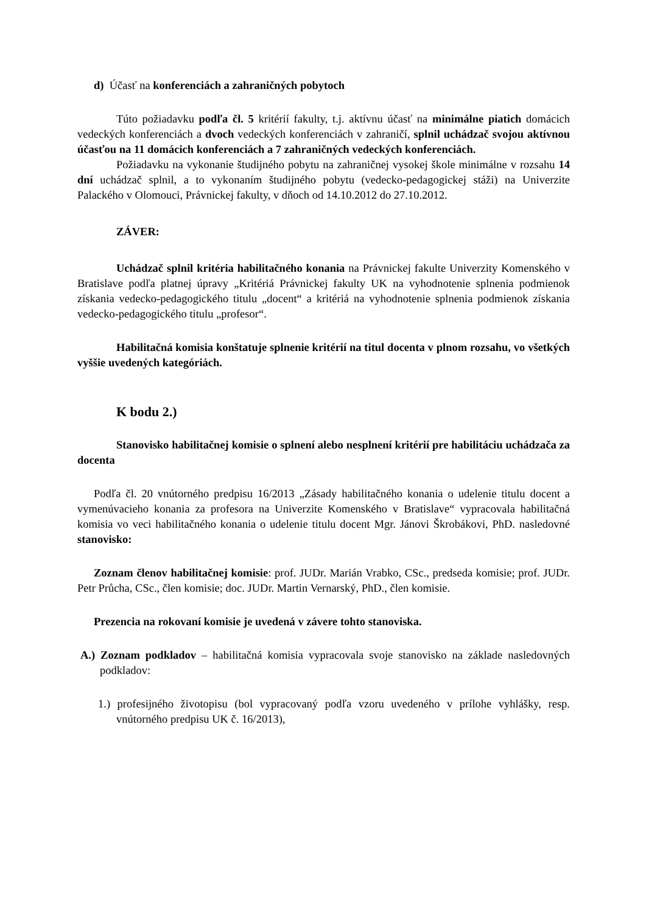d) Účasť na konferenciách a zahraničných pobytoch
Túto požiadavku podľa čl. 5 kritérií fakulty, t.j. aktívnu účasť na minimálne piatich domácich vedeckých konferenciách a dvoch vedeckých konferenciách v zahraničí, splnil uchádzač svojou aktívnou účasťou na 11 domácich konferenciách a 7 zahraničných vedeckých konferenciách.
Požiadavku na vykonanie študijného pobytu na zahraničnej vysokej škole minimálne v rozsahu 14 dní uchádzač splnil, a to vykonaním študijného pobytu (vedecko-pedagogickej stáži) na Univerzite Palackého v Olomouci, Právnickej fakulty, v dňoch od 14.10.2012 do 27.10.2012.
ZÁVER:
Uchádzač splnil kritéria habilitačného konania na Právnickej fakulte Univerzity Komenského v Bratislave podľa platnej úpravy „Kritériá Právnickej fakulty UK na vyhodnotenie splnenia podmienok získania vedecko-pedagogického titulu „docent“ a kritériá na vyhodnotenie splnenia podmienok získania vedecko-pedagogického titulu „profesor“.
Habilitačná komisia konštatuje splnenie kritérií na titul docenta v plnom rozsahu, vo všetkých vyššie uvedených kategóriách.
K bodu 2.)
Stanovisko habilitačnej komisie o splnení alebo nesplnení kritérií pre habilitáciu uchádzača za docenta
Podľa čl. 20 vnútorného predpisu 16/2013 „Zásady habilitačného konania o udelenie titulu docent a vymenúvacieho konania za profesora na Univerzite Komenského v Bratislave“ vypracovala habilitačná komisia vo veci habilitačného konania o udelenie titulu docent Mgr. Jánovi Škrobákovi, PhD. nasledovné stanovisko:
Zoznam členov habilitačnej komisie: prof. JUDr. Marián Vrabko, CSc., predseda komisie; prof. JUDr. Petr Průcha, CSc., člen komisie; doc. JUDr. Martin Vernarský, PhD., člen komisie.
Prezencia na rokovaní komisie je uvedená v závere tohto stanoviska.
A.) Zoznam podkladov – habilitačná komisia vypracovala svoje stanovisko na základe nasledovných podkladov:
1.) profesijného životopisu (bol vypracovaný podľa vzoru uvedeného v prílohe vyhlášky, resp. vnútorného predpisu UK č. 16/2013),